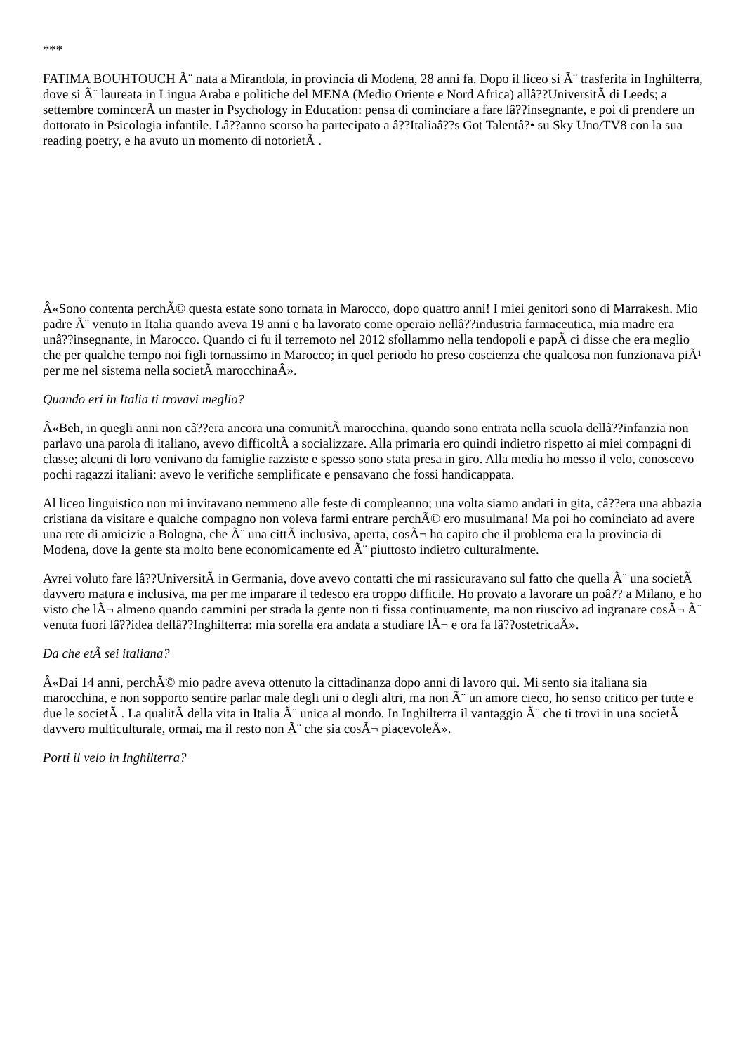***
FATIMA BOUHTOUCH Ã¨ nata a Mirandola, in provincia di Modena, 28 anni fa. Dopo il liceo si Ã¨ trasferita in Inghilterra, dove si Ã¨ laureata in Lingua Araba e politiche del MENA (Medio Oriente e Nord Africa) allâ??UniversitÃ di Leeds; a settembre comincerÃ un master in Psychology in Education: pensa di cominciare a fare lâ??insegnante, e poi di prendere un dottorato in Psicologia infantile. Lâ??anno scorso ha partecipato a â??Italiaâ??s Got Talentâ?• su Sky Uno/TV8 con la sua reading poetry, e ha avuto un momento di notorietÃ .
Â«Sono contenta perchÃ© questa estate sono tornata in Marocco, dopo quattro anni! I miei genitori sono di Marrakesh. Mio padre Ã¨ venuto in Italia quando aveva 19 anni e ha lavorato come operaio nellâ??industria farmaceutica, mia madre era unâ??insegnante, in Marocco. Quando ci fu il terremoto nel 2012 sfollammo nella tendopoli e papÃ ci disse che era meglio che per qualche tempo noi figli tornassimo in Marocco; in quel periodo ho preso coscienza che qualcosa non funzionava piÃ¹ per me nel sistema nella societÃ marocchinaÂ».
Quando eri in Italia ti trovavi meglio?
Â«Beh, in quegli anni non câ??era ancora una comunitÃ marocchina, quando sono entrata nella scuola dellâ??infanzia non parlavo una parola di italiano, avevo difficoltÃ a socializzare. Alla primaria ero quindi indietro rispetto ai miei compagni di classe; alcuni di loro venivano da famiglie razziste e spesso sono stata presa in giro. Alla media ho messo il velo, conoscevo pochi ragazzi italiani: avevo le verifiche semplificate e pensavano che fossi handicappata.
Al liceo linguistico non mi invitavano nemmeno alle feste di compleanno; una volta siamo andati in gita, câ??era una abbazia cristiana da visitare e qualche compagno non voleva farmi entrare perchÃ© ero musulmana! Ma poi ho cominciato ad avere una rete di amicizie a Bologna, che Ã¨ una cittÃ inclusiva, aperta, cosÃ¬ ho capito che il problema era la provincia di Modena, dove la gente sta molto bene economicamente ed Ã¨ piuttosto indietro culturalmente.
Avrei voluto fare lâ??UniversitÃ in Germania, dove avevo contatti che mi rassicuravano sul fatto che quella Ã¨ una societÃ davvero matura e inclusiva, ma per me imparare il tedesco era troppo difficile. Ho provato a lavorare un poâ?? a Milano, e ho visto che lÃ¬ almeno quando cammini per strada la gente non ti fissa continuamente, ma non riuscivo ad ingranare cosÃ¬ Ã¨ venuta fuori lâ??idea dellâ??Inghilterra: mia sorella era andata a studiare lÃ¬ e ora fa lâ??ostetricaÂ».
Da che etÃ sei italiana?
Â«Dai 14 anni, perchÃ© mio padre aveva ottenuto la cittadinanza dopo anni di lavoro qui. Mi sento sia italiana sia marocchina, e non sopporto sentire parlar male degli uni o degli altri, ma non Ã¨ un amore cieco, ho senso critico per tutte e due le societÃ . La qualitÃ della vita in Italia Ã¨ unica al mondo. In Inghilterra il vantaggio Ã¨ che ti trovi in una societÃ davvero multiculturale, ormai, ma il resto non Ã¨ che sia cosÃ¬ piacevoleÂ».
Porti il velo in Inghilterra?